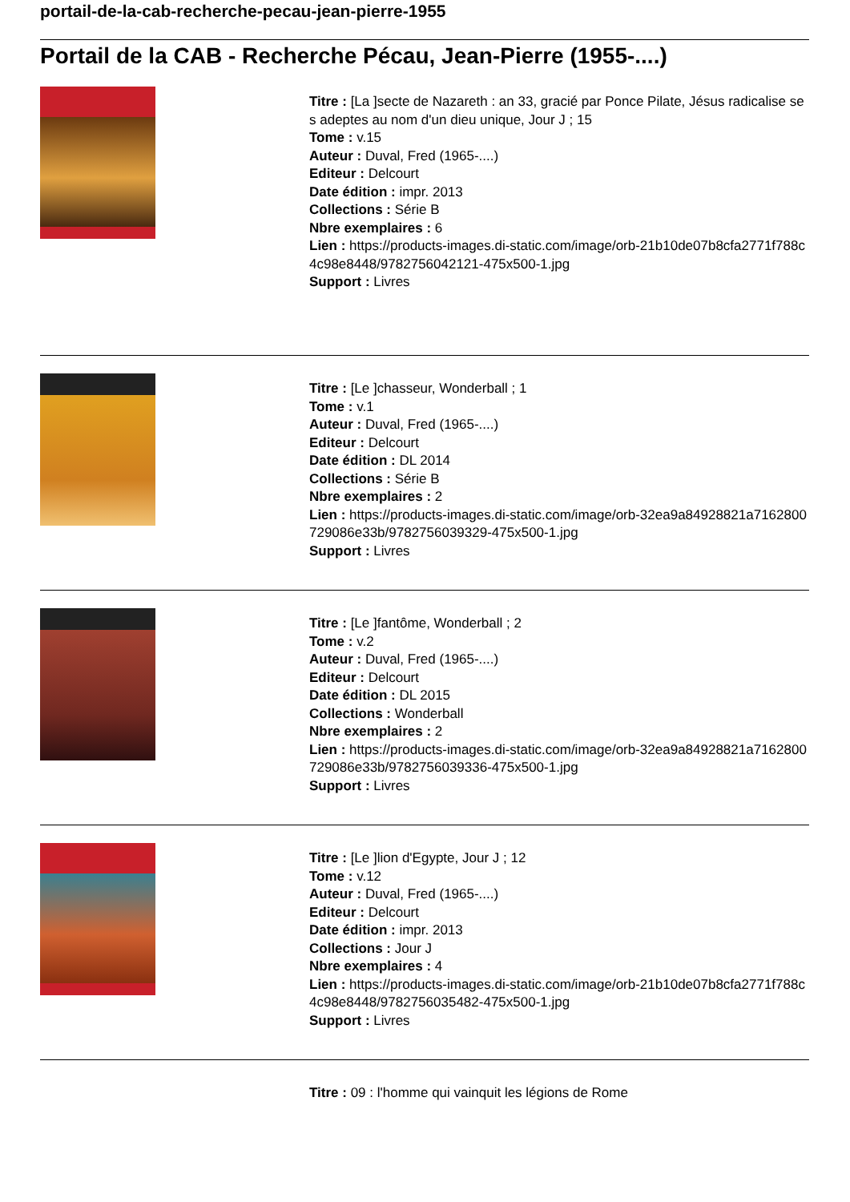portail-de-la-cab-recherche-pecau-jean-pierre-1955
Portail de la CAB - Recherche Pécau, Jean-Pierre (1955-....)
Titre : [La ]secte de Nazareth : an 33, gracié par Ponce Pilate, Jésus radicalise ses adeptes au nom d'un dieu unique, Jour J ; 15
Tome : v.15
Auteur : Duval, Fred (1965-....)
Editeur : Delcourt
Date édition : impr. 2013
Collections : Série B
Nbre exemplaires : 6
Lien : https://products-images.di-static.com/image/orb-21b10de07b8cfa2771f788c4c98e8448/9782756042121-475x500-1.jpg
Support : Livres
Titre : [Le ]chasseur, Wonderball ; 1
Tome : v.1
Auteur : Duval, Fred (1965-....)
Editeur : Delcourt
Date édition : DL 2014
Collections : Série B
Nbre exemplaires : 2
Lien : https://products-images.di-static.com/image/orb-32ea9a84928821a7162800729086e33b/9782756039329-475x500-1.jpg
Support : Livres
Titre : [Le ]fantôme, Wonderball ; 2
Tome : v.2
Auteur : Duval, Fred (1965-....)
Editeur : Delcourt
Date édition : DL 2015
Collections : Wonderball
Nbre exemplaires : 2
Lien : https://products-images.di-static.com/image/orb-32ea9a84928821a7162800729086e33b/9782756039336-475x500-1.jpg
Support : Livres
Titre : [Le ]lion d'Egypte, Jour J ; 12
Tome : v.12
Auteur : Duval, Fred (1965-....)
Editeur : Delcourt
Date édition : impr. 2013
Collections : Jour J
Nbre exemplaires : 4
Lien : https://products-images.di-static.com/image/orb-21b10de07b8cfa2771f788c4c98e8448/9782756035482-475x500-1.jpg
Support : Livres
Titre : 09 : l'homme qui vainquit les légions de Rome